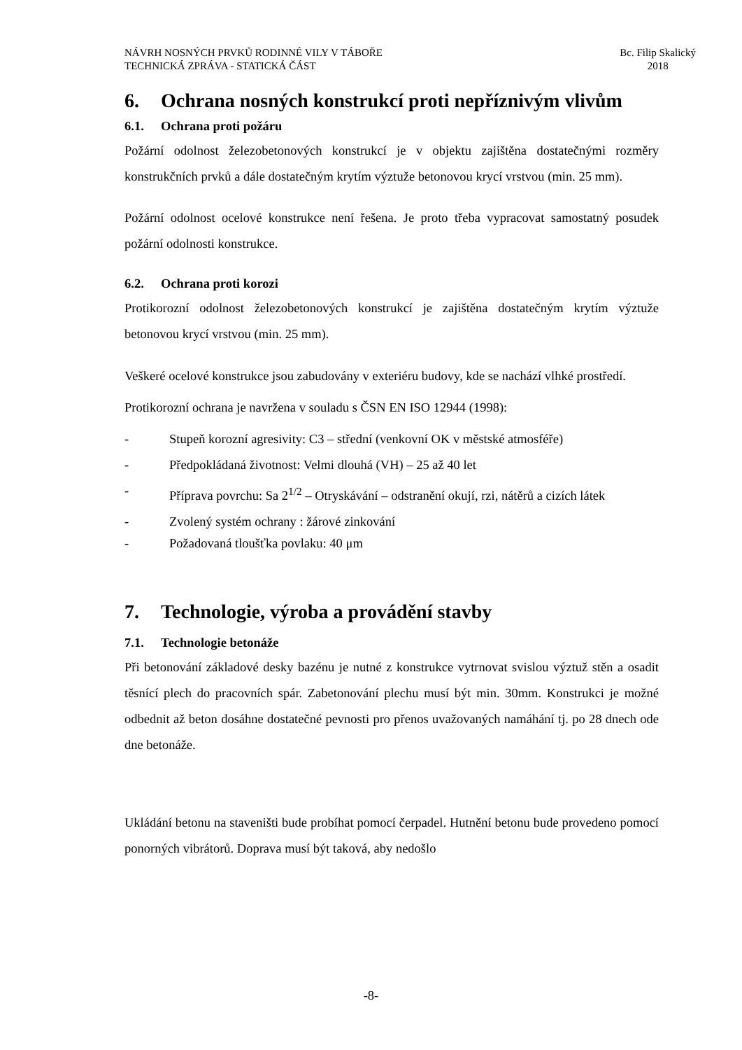NÁVRH NOSNÝCH PRVKŮ RODINNÉ VILY V TÁBOŘE
TECHNICKÁ ZPRÁVA - STATICKÁ ČÁST
Bc. Filip Skalický
2018
6. Ochrana nosných konstrukcí proti nepříznivým vlivům
6.1. Ochrana proti požáru
Požární odolnost železobetonových konstrukcí je v objektu zajištěna dostatečnými rozměry konstrukčních prvků a dále dostatečným krytím výztuže betonovou krycí vrstvou (min. 25 mm).
Požární odolnost ocelové konstrukce není řešena. Je proto třeba vypracovat samostatný posudek požární odolnosti konstrukce.
6.2. Ochrana proti korozi
Protikorozní odolnost železobetonových konstrukcí je zajištěna dostatečným krytím výztuže betonovou krycí vrstvou (min. 25 mm).
Veškeré ocelové konstrukce jsou zabudovány v exteriéru budovy, kde se nachází vlhké prostředí.
Protikorozní ochrana je navržena v souladu s ČSN EN ISO 12944 (1998):
- Stupeň korozní agresivity: C3 – střední (venkovní OK v městské atmosféře)
- Předpokládaná životnost: Velmi dlouhá (VH) – 25 až 40 let
- Příprava povrchu: Sa 2<sup>1/2</sup> – Otryskávání – odstranění okují, rzi, nátěrů a cizích látek
- Zvolený systém ochrany : žárové zinkování
- Požadovaná tloušťka povlaku: 40 μm
7. Technologie, výroba a provádění stavby
7.1. Technologie betonáže
Při betonování základové desky bazénu je nutné z konstrukce vytrnovat svislou výztuž stěn a osadit těsnící plech do pracovních spár. Zabetonování plechu musí být min. 30mm. Konstrukci je možné odbednit až beton dosáhne dostatečné pevnosti pro přenos uvažovaných namáhání tj. po 28 dnech ode dne betonáže.
Ukládání betonu na staveništi bude probíhat pomocí čerpadel. Hutnění betonu bude provedeno pomocí ponorných vibrátorů. Doprava musí být taková, aby nedošlo
-8-